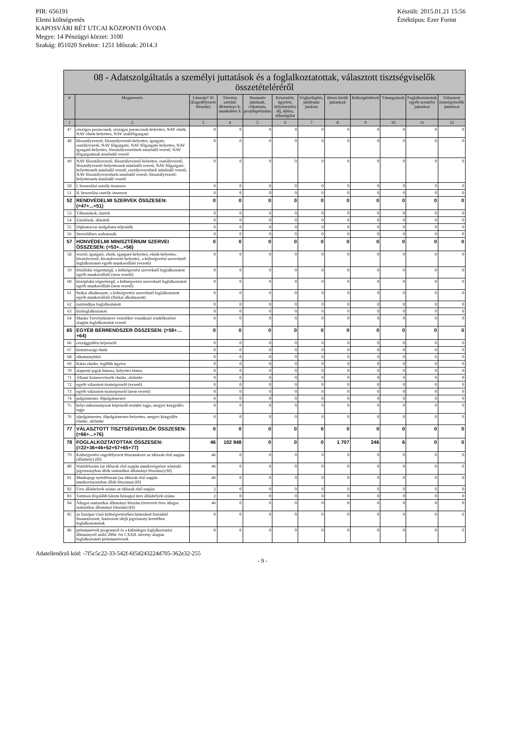PIR: 656191
Elemi költségvetés
KAPOSVÁRI RÉT UTCAI KÖZPONTI ÓVODA
Megye: 14 Pénzügyi körzet: 3100
Szakág: 851020 Szektor: 1251 Időszak: 2014.3
Készült: 2015.01.21 15:56
Értéktípus: Ezer Forint
| 08 - Adatszolgáltatás a személyi juttatások és a foglalkoztatottak, választott tisztségviselők összetételéréről | | | | | | | | | | | |
| --- | --- | --- | --- | --- | --- | --- | --- | --- | --- | --- | --- |
| # | Megnevezés | Létszám* fő (Engedélyezett létszám) | Törvény szerinti illetménye k, munkabére k | Normatív jutalmak, céljuttatás, projektprémium | Készenléti, ügyeleti, helyettesítési díj, túlóra, túlszolgálat | Végkielégítés, jubileumi jutalom | Béren kívüli juttatások | Költségtérítések | Támogatások | Foglalkoztatottak egyéb személyi juttatásai | Választott tisztségviselők juttatásai |
| 1 | 2 | 3 | 4 | 5 | 6 | 7 | 8 | 9 | 10 | 11 | 12 |
| 47 | országos parancsnok, országos parancsnok-helyettes, NAV elnök, NAV elnök-helyettes, NAV szakfőigazgató | 0 | 0 | 0 | 0 | 0 | 0 | 0 | 0 | 0 | 0 |
| 48 | főosztályvezető, főosztályvezető-helyettes, igazgató, osztályvezető, NAV főigazgató, NAV főigazgató-helyettes, NAV igazgató-helyettes, főosztályvezetőnek minősülő vezető, NAV főigazgatónak minősülő vezető | 0 | 0 | 0 | 0 | 0 | 0 | 0 | 0 | 0 | 0 |
| 49 | NAV főosztályvezető, főosztályvezető-helyettes, osztályvezető, főosztályvezető-helyettesnek minősülő vezető, NAV főigazgató-helyettesnek minősülő vezető, osztályvezetőnek minősülő vezető, NAV főosztályvezetőnek minősülő vezető, főosztályvezető-helyettesnek minősülő vezető | 0 | 0 | 0 | 0 | 0 | 0 | 0 | 0 | 0 | 0 |
| 50 | I. besorolási osztály összesen | 0 | 0 | 0 | 0 | 0 | 0 | 0 | 0 | 0 | 0 |
| 51 | II. besorolási osztály összesen | 0 | 0 | 0 | 0 | 0 | 0 | 0 | 0 | 0 | 0 |
| 52 | RENDVÉDELMI SZERVEK ÖSSZESEN: (=47+...+51) | 0 | 0 | 0 | 0 | 0 | 0 | 0 | 0 | 0 | 0 |
| 53 | Tábornokok, tisztek | 0 | 0 | 0 | 0 | 0 | 0 | 0 | 0 | 0 | 0 |
| 54 | Zászlósok, altisztek | 0 | 0 | 0 | 0 | 0 | 0 | 0 | 0 | 0 | 0 |
| 55 | Diplomáciai szolgálatot teljesítők | 0 | 0 | 0 | 0 | 0 | 0 | 0 | 0 | 0 | 0 |
| 56 | Szerződéses sorkatonák | 0 | 0 | 0 | 0 | 0 | 0 | 0 | 0 | 0 | 0 |
| 57 | HONVÉDELMI MINISZTÉRIUM SZERVEI ÖSSZESEN: (=53+...+56) | 0 | 0 | 0 | 0 | 0 | 0 | 0 | 0 | 0 | 0 |
| 58 | vezető, igazgató, elnök, igazgató-helyettes, elnök-helyettes, hivatalvezető, hivatalvezető-helyettes, a költségvetési szerveknél foglalkoztatott egyéb munkavállaló (vezető) | 0 | 0 | 0 | 0 | 0 | 0 | 0 | 0 | 0 | 0 |
| 59 | felsőfokú végzettségű, a költségvetési szerveknél foglalkoztatott egyéb munkavállaló (nem vezető) | 0 | 0 | 0 | 0 | 0 | 0 | 0 | 0 | 0 | 0 |
| 60 | középfokú végzettségű, a költségvetési szerveknél foglalkoztatott egyéb munkavállaló (nem vezető) | 0 | 0 | 0 | 0 | 0 | 0 | 0 | 0 | 0 | 0 |
| 61 | fizikai alkalmazott, a költségvetési szerveknél foglalkoztatott egyéb munkavállaló (fizikai alkalmazott) | 0 | 0 | 0 | 0 | 0 | 0 | 0 | 0 | 0 | 0 |
| 62 | ösztöndíjas foglalkoztatott | 0 | 0 | 0 | 0 | 0 | 0 | 0 | 0 | 0 | 0 |
| 63 | közfoglalkoztatott | 0 | 0 | 0 | 0 | 0 | 0 | 0 | 0 | 0 | 0 |
| 64 | Munka Törvénykönyve vezetőkre vonatkozó rendelkezései alapján foglalkoztatott vezető | 0 | 0 | 0 | 0 | 0 | 0 | 0 | 0 | 0 | 0 |
| 65 | EGYÉB BÉRRENDSZER ÖSSZESEN: (=58+…+64) | 0 | 0 | 0 | 0 | 0 | 0 | 0 | 0 | 0 | 0 |
| 66 | országgyűlési képviselő | 0 | 0 | 0 | 0 | 0 | 0 | 0 | 0 | 0 | 0 |
| 67 | köztársasági elnök | 0 | 0 | 0 | 0 | 0 | 0 | 0 | 0 | 0 | 0 |
| 68 | alkotmánybíró | 0 | 0 | 0 | 0 | 0 | 0 | 0 | 0 | 0 | 0 |
| 69 | Kúria elnöke, legfőbb ügyész | 0 | 0 | 0 | 0 | 0 | 0 | 0 | 0 | 0 | 0 |
| 70 | alapvető jogok biztosa, helyettes biztos | 0 | 0 | 0 | 0 | 0 | 0 | 0 | 0 | 0 | 0 |
| 71 | Állami Számvevőszék elnöke, alelnöke | 0 | 0 | 0 | 0 | 0 | 0 | 0 | 0 | 0 | 0 |
| 72 | egyéb választott tisztségviselő (vezető) | 0 | 0 | 0 | 0 | 0 | 0 | 0 | 0 | 0 | 0 |
| 73 | egyéb választott tisztségviselő (nem vezető) | 0 | 0 | 0 | 0 | 0 | 0 | 0 | 0 | 0 | 0 |
| 74 | polgármester, főpolgármester | 0 | 0 | 0 | 0 | 0 | 0 | 0 | 0 | 0 | 0 |
| 75 | helyi önkormányzati képviselő-testület tagja, megyei közgyűlés tagja | 0 | 0 | 0 | 0 | 0 | 0 | 0 | 0 | 0 | 0 |
| 76 | alpolgármester, főpolgármester-helyettes, megyei közgyűlés elnöke, alelnöke | 0 | 0 | 0 | 0 | 0 | 0 | 0 | 0 | 0 | 0 |
| 77 | VÁLASZTOTT TISZTSÉGVISELŐK ÖSSZESEN: (=66+...+76) | 0 | 0 | 0 | 0 | 0 | 0 | 0 | 0 | 0 | 0 |
| 78 | FOGLALKOZTATOTTAK ÖSSZESEN: (=22+36+46+52+57+65+77) | 46 | 102 948 | 0 | 0 | 0 | 1 707 | 246 | 6 | 0 | 0 |
| 79 | Költségvetési engedélyezett létszámkeret az időszak első napján (álláshely) (fő) | 46 | 0 | 0 | 0 | 0 | 0 | 0 | 0 | 0 | 0 |
| 80 | Nyitólétszám (az időszak első napján munkavégzésre irányuló jogviszonyban állók statisztikai állományi létszáma) (fő) | 46 | 0 | 0 | 0 | 0 | 0 | 0 | 0 | 0 | 0 |
| 81 | Munkajogi nyitólétszám (az időszak első napján munkaviszonyban állók létszáma) (fő) | 46 | 0 | 0 | 0 | 0 | 0 | 0 | 0 | 0 | 0 |
| 82 | Üres álláshelyek száma az időszak első napján | 2 | 0 | 0 | 0 | 0 | 0 | 0 | 0 | 0 | 0 |
| 83 | Tartósan (legalább három hónapja) üres álláshelyek száma | 2 | 0 | 0 | 0 | 0 | 0 | 0 | 0 | 0 | 0 |
| 84 | Átlagos statisztikai állományi létszám (tervezett éves átlagos statisztikai állományi létszám) (fő) | 46 | 0 | 0 | 0 | 0 | 0 | 0 | 0 | 0 | 0 |
| 85 | az Európai Unió költségvetésében biztosított forrásból finanszírozott, határozott idejű jogviszony keretében foglalkoztatottak | 0 | 0 | 0 | 0 | 0 | 0 | 0 | 0 | 0 | 0 |
| 86 | prémiumévek programról és a különleges foglalkoztatási állományról szóló 2004. évi CXXII. törvény alapján foglalkoztatott prémiumévesek | 0 | 0 | 0 | 0 | 0 | 0 | 0 | 0 | 0 | 0 |
Adatellenőrző kód: -7f5c5c22-33-542f-6f5d243224d705-362e32-255
- 9 -